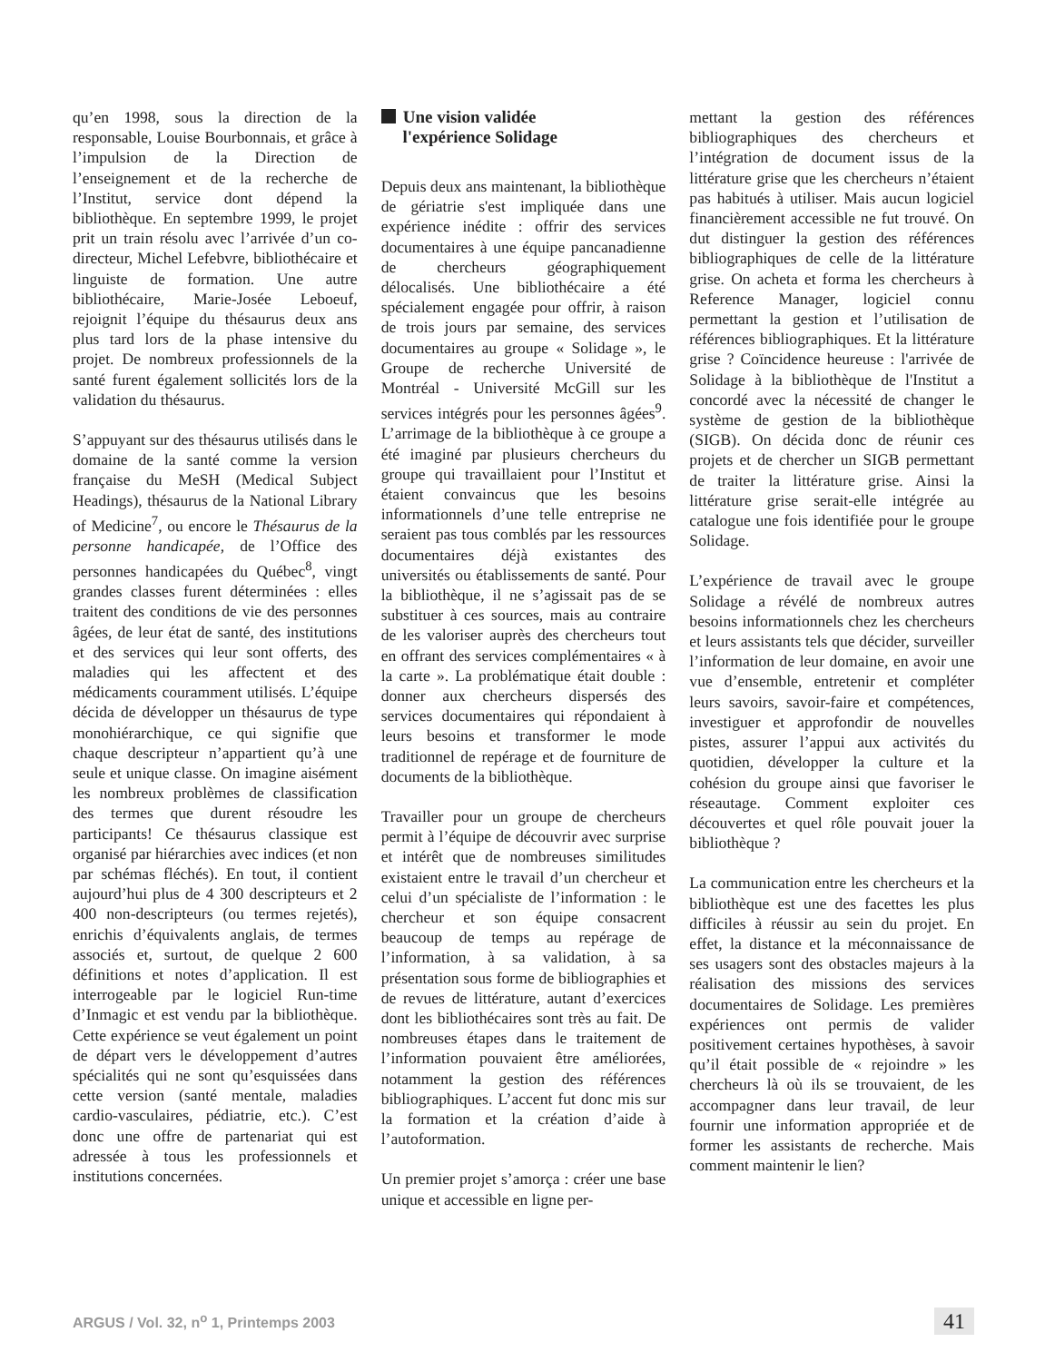qu’en 1998, sous la direction de la responsable, Louise Bourbonnais, et grâce à l’impulsion de la Direction de l’enseignement et de la recherche de l’Institut, service dont dépend la bibliothèque. En septembre 1999, le projet prit un train résolu avec l’arrivée d’un co-directeur, Michel Lefebvre, bibliothécaire et linguiste de formation. Une autre bibliothécaire, Marie-Josée Leboeuf, rejoignit l’équipe du thésaurus deux ans plus tard lors de la phase intensive du projet. De nombreux professionnels de la santé furent également sollicités lors de la validation du thésaurus.
S’appuyant sur des thésaurus utilisés dans le domaine de la santé comme la version française du MeSH (Medical Subject Headings), thésaurus de la National Library of Medicine<sup>7</sup>, ou encore le Thésaurus de la personne handicapée, de l’Office des personnes handicapées du Québec<sup>8</sup>, vingt grandes classes furent déterminées : elles traitent des conditions de vie des personnes âgées, de leur état de santé, des institutions et des services qui leur sont offerts, des maladies qui les affectent et des médicaments couramment utilisés. L’équipe décida de développer un thésaurus de type monohiérarchique, ce qui signifie que chaque descripteur n’appartient qu’à une seule et unique classe. On imagine aisément les nombreux problèmes de classification des termes que durent résoudre les participants! Ce thésaurus classique est organisé par hiérarchies avec indices (et non par schémas fléchés). En tout, il contient aujourd’hui plus de 4 300 descripteurs et 2 400 non-descripteurs (ou termes rejetés), enrichis d’équivalents anglais, de termes associés et, surtout, de quelque 2 600 définitions et notes d’application. Il est interrogeable par le logiciel Run-time d’Inmagic et est vendu par la bibliothèque. Cette expérience se veut également un point de départ vers le développement d’autres spécialités qui ne sont qu’esquissées dans cette version (santé mentale, maladies cardio-vasculaires, pédiatrie, etc.). C’est donc une offre de partenariat qui est adressée à tous les professionnels et institutions concernées.
Une vision validée
l'expérience Solidage
Depuis deux ans maintenant, la bibliothèque de gériatrie s'est impliquée dans une expérience inédite : offrir des services documentaires à une équipe pancanadienne de chercheurs géographiquement délocalisés. Une bibliothécaire a été spécialement engagée pour offrir, à raison de trois jours par semaine, des services documentaires au groupe « Solidage », le Groupe de recherche Université de Montréal - Université McGill sur les services intégrés pour les personnes âgées<sup>9</sup>. L’arrimage de la bibliothèque à ce groupe a été imaginé par plusieurs chercheurs du groupe qui travaillaient pour l’Institut et étaient convaincus que les besoins informationnels d’une telle entreprise ne seraient pas tous comblés par les ressources documentaires déjà existantes des universités ou établissements de santé. Pour la bibliothèque, il ne s’agissait pas de se substituer à ces sources, mais au contraire de les valoriser auprès des chercheurs tout en offrant des services complémentaires « à la carte ». La problématique était double : donner aux chercheurs dispersés des services documentaires qui répondaient à leurs besoins et transformer le mode traditionnel de repérage et de fourniture de documents de la bibliothèque.
Travailler pour un groupe de chercheurs permit à l’équipe de découvrir avec surprise et intérêt que de nombreuses similitudes existaient entre le travail d’un chercheur et celui d’un spécialiste de l’information : le chercheur et son équipe consacrent beaucoup de temps au repérage de l’information, à sa validation, à sa présentation sous forme de bibliographies et de revues de littérature, autant d’exercices dont les bibliothécaires sont très au fait. De nombreuses étapes dans le traitement de l’information pouvaient être améliorées, notamment la gestion des références bibliographiques. L’accent fut donc mis sur la formation et la création d’aide à l’autoformation.
Un premier projet s’amorça : créer une base unique et accessible en ligne per-
mettant la gestion des références bibliographiques des chercheurs et l’intégration de document issus de la littérature grise que les chercheurs n’étaient pas habitués à utiliser. Mais aucun logiciel financièrement accessible ne fut trouvé. On dut distinguer la gestion des références bibliographiques de celle de la littérature grise. On acheta et forma les chercheurs à Reference Manager, logiciel connu permettant la gestion et l’utilisation de références bibliographiques. Et la littérature grise ? Coïncidence heureuse : l'arrivée de Solidage à la bibliothèque de l'Institut a concordé avec la nécessité de changer le système de gestion de la bibliothèque (SIGB). On décida donc de réunir ces projets et de chercher un SIGB permettant de traiter la littérature grise. Ainsi la littérature grise serait-elle intégrée au catalogue une fois identifiée pour le groupe Solidage.
L’expérience de travail avec le groupe Solidage a révélé de nombreux autres besoins informationnels chez les chercheurs et leurs assistants tels que décider, surveiller l’information de leur domaine, en avoir une vue d’ensemble, entretenir et compléter leurs savoirs, savoir-faire et compétences, investiguer et approfondir de nouvelles pistes, assurer l’appui aux activités du quotidien, développer la culture et la cohésion du groupe ainsi que favoriser le réseautage. Comment exploiter ces découvertes et quel rôle pouvait jouer la bibliothèque ?
La communication entre les chercheurs et la bibliothèque est une des facettes les plus difficiles à réussir au sein du projet. En effet, la distance et la méconnaissance de ses usagers sont des obstacles majeurs à la réalisation des missions des services documentaires de Solidage. Les premières expériences ont permis de valider positivement certaines hypothèses, à savoir qu’il était possible de « rejoindre » les chercheurs là où ils se trouvaient, de les accompagner dans leur travail, de leur fournir une information appropriée et de former les assistants de recherche. Mais comment maintenir le lien?
ARGUS / Vol. 32, n<sup>o</sup> 1, Printemps 2003 41